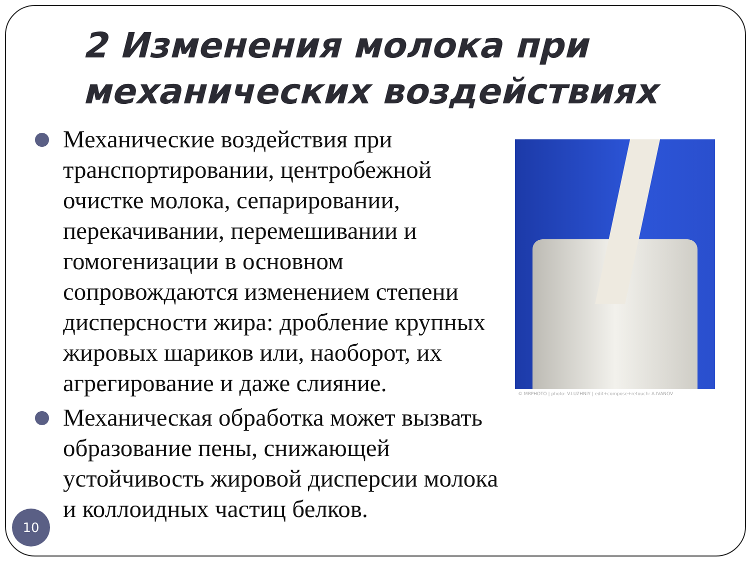2 Изменения молока при
механических воздействиях
Механические воздействия при транспортировании, центробежной очистке молока, сепарировании, перекачивании, перемешивании и гомогенизации в основном сопровождаются изменением степени дисперсности жира: дробление крупных жировых шариков или, наоборот, их агрегирование и даже слияние.
Механическая обработка может вызвать образование пены, снижающей устойчивость жировой дисперсии молока и коллоидных частиц белков.
© MBPHOTO | photo: V.LUZHNIY | edit+compose+retouch: A.IVANOV
10